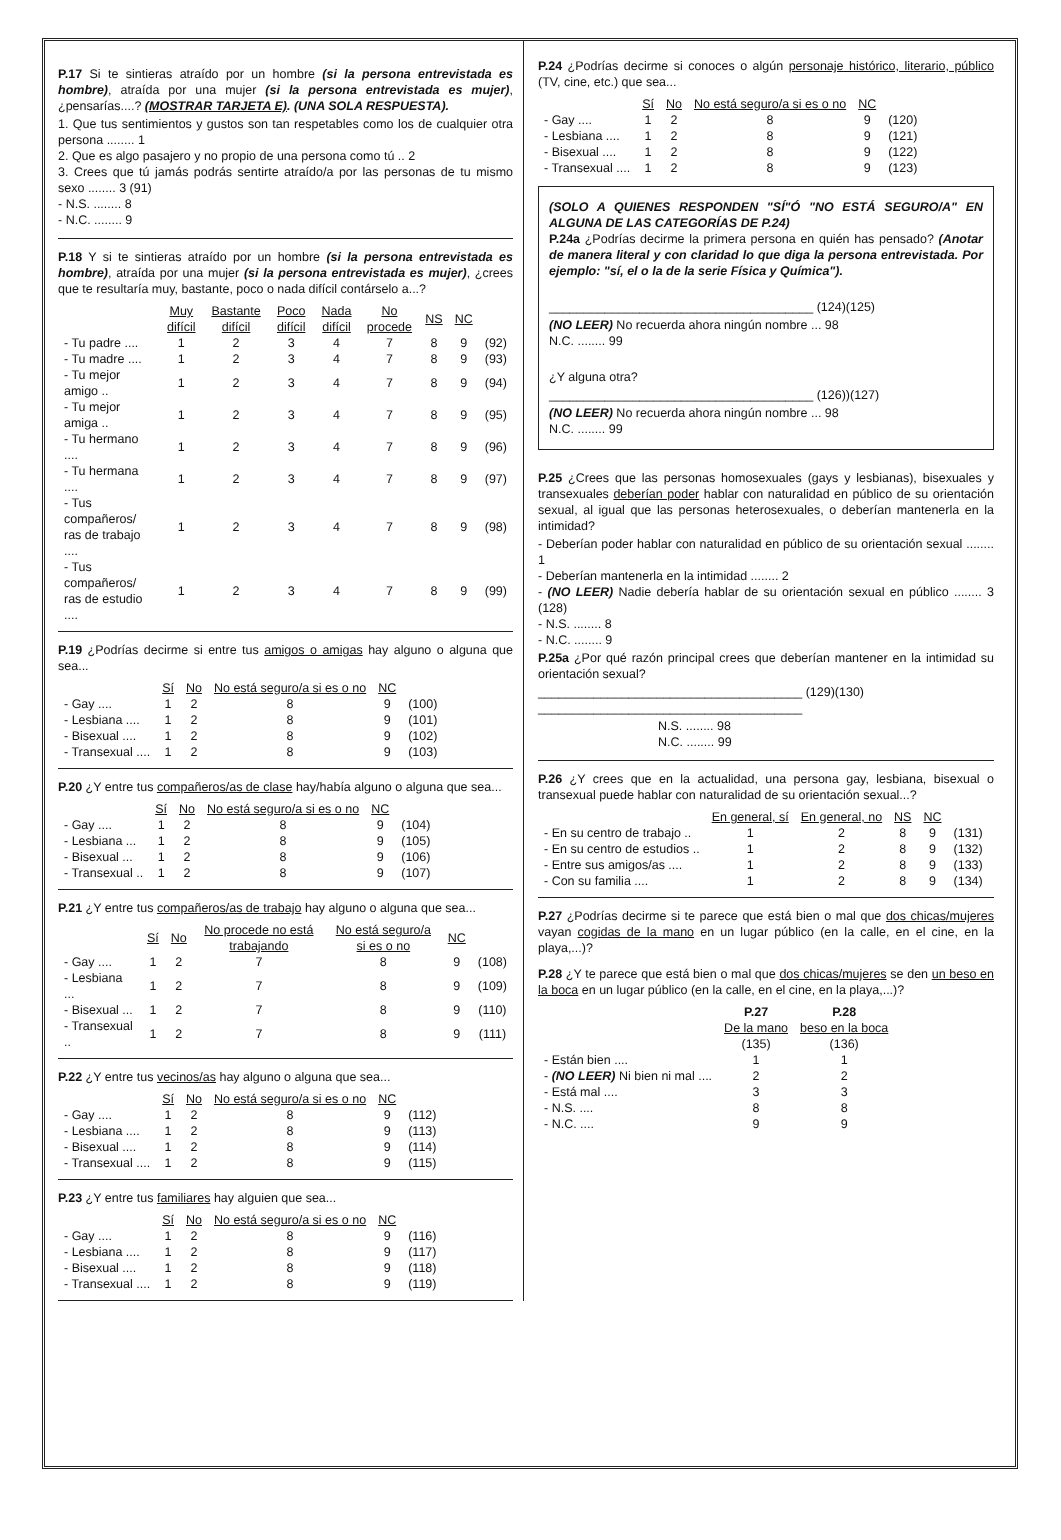P.17 Si te sintieras atraído por un hombre (si la persona entrevistada es hombre), atraída por una mujer (si la persona entrevistada es mujer), ¿pensarías....? (MOSTRAR TARJETA E). (UNA SOLA RESPUESTA).
1. Que tus sentimientos y gustos son tan respetables como los de cualquier otra persona ........ 1
2. Que es algo pasajero y no propio de una persona como tú .. 2
3. Crees que tú jamás podrás sentirte atraído/a por las personas de tu mismo sexo ........ 3 (91)
- N.S. ........ 8
- N.C. ........ 9
P.18 Y si te sintieras atraído por un hombre (si la persona entrevistada es hombre), atraída por una mujer (si la persona entrevistada es mujer), ¿crees que te resultaría muy, bastante, poco o nada difícil contárselo a...?
| | Muy difícil | Bastante difícil | Poco difícil | Nada difícil | No procede | NS | NC | |
| - Tu padre .... | 1 | 2 | 3 | 4 | 7 | 8 | 9 | (92) |
| - Tu madre .... | 1 | 2 | 3 | 4 | 7 | 8 | 9 | (93) |
| - Tu mejor amigo .. | 1 | 2 | 3 | 4 | 7 | 8 | 9 | (94) |
| - Tu mejor amiga .. | 1 | 2 | 3 | 4 | 7 | 8 | 9 | (95) |
| - Tu hermano .... | 1 | 2 | 3 | 4 | 7 | 8 | 9 | (96) |
| - Tu hermana .... | 1 | 2 | 3 | 4 | 7 | 8 | 9 | (97) |
| - Tus compañeros/ ras de trabajo .... | 1 | 2 | 3 | 4 | 7 | 8 | 9 | (98) |
| - Tus compañeros/ ras de estudio .... | 1 | 2 | 3 | 4 | 7 | 8 | 9 | (99) |
P.19 ¿Podrías decirme si entre tus amigos o amigas hay alguno o alguna que sea...
| | Sí | No | No está seguro/a si es o no | NC | |
| - Gay .... | 1 | 2 | 8 | 9 | (100) |
| - Lesbiana .... | 1 | 2 | 8 | 9 | (101) |
| - Bisexual .... | 1 | 2 | 8 | 9 | (102) |
| - Transexual .... | 1 | 2 | 8 | 9 | (103) |
P.20 ¿Y entre tus compañeros/as de clase hay/había alguno o alguna que sea...
| | Sí | No | No está seguro/a si es o no | NC | |
| - Gay .... | 1 | 2 | 8 | 9 | (104) |
| - Lesbiana ... | 1 | 2 | 8 | 9 | (105) |
| - Bisexual ... | 1 | 2 | 8 | 9 | (106) |
| - Transexual .. | 1 | 2 | 8 | 9 | (107) |
P.21 ¿Y entre tus compañeros/as de trabajo hay alguno o alguna que sea...
| | Sí | No | No procede no está trabajando | No está seguro/a si es o no | NC | |
| - Gay .... | 1 | 2 | 7 | 8 | 9 | (108) |
| - Lesbiana ... | 1 | 2 | 7 | 8 | 9 | (109) |
| - Bisexual ... | 1 | 2 | 7 | 8 | 9 | (110) |
| - Transexual .. | 1 | 2 | 7 | 8 | 9 | (111) |
P.22 ¿Y entre tus vecinos/as hay alguno o alguna que sea...
| | Sí | No | No está seguro/a si es o no | NC | |
| - Gay .... | 1 | 2 | 8 | 9 | (112) |
| - Lesbiana .... | 1 | 2 | 8 | 9 | (113) |
| - Bisexual .... | 1 | 2 | 8 | 9 | (114) |
| - Transexual .... | 1 | 2 | 8 | 9 | (115) |
P.23 ¿Y entre tus familiares hay alguien que sea...
| | Sí | No | No está seguro/a si es o no | NC | |
| - Gay .... | 1 | 2 | 8 | 9 | (116) |
| - Lesbiana .... | 1 | 2 | 8 | 9 | (117) |
| - Bisexual .... | 1 | 2 | 8 | 9 | (118) |
| - Transexual .... | 1 | 2 | 8 | 9 | (119) |
P.24 ¿Podrías decirme si conoces o algún personaje histórico, literario, público (TV, cine, etc.) que sea...
| | Sí | No | No está seguro/a si es o no | NC | |
| - Gay .... | 1 | 2 | 8 | 9 | (120) |
| - Lesbiana .... | 1 | 2 | 8 | 9 | (121) |
| - Bisexual .... | 1 | 2 | 8 | 9 | (122) |
| - Transexual .... | 1 | 2 | 8 | 9 | (123) |
(SOLO A QUIENES RESPONDEN "SÍ"Ó "NO ESTÁ SEGURO/A" EN ALGUNA DE LAS CATEGORÍAS DE P.24)
P.24a ¿Podrías decirme la primera persona en quién has pensado? (Anotar de manera literal y con claridad lo que diga la persona entrevistada. Por ejemplo: "sí, el o la de la serie Física y Química").
______________________________________ (124)(125)
(NO LEER) No recuerda ahora ningún nombre ... 98
N.C. ........ 99
¿Y alguna otra?
______________________________________ (126))(127)
(NO LEER) No recuerda ahora ningún nombre ... 98
N.C. ........ 99
P.25 ¿Crees que las personas homosexuales (gays y lesbianas), bisexuales y transexuales deberían poder hablar con naturalidad en público de su orientación sexual, al igual que las personas heterosexuales, o deberían mantenerla en la intimidad?
- Deberían poder hablar con naturalidad en público de su orientación sexual ........ 1
- Deberían mantenerla en la intimidad ........ 2
- (NO LEER) Nadie debería hablar de su orientación sexual en público ........ 3 (128)
- N.S. ........ 8
- N.C. ........ 9
P.25a ¿Por qué razón principal crees que deberían mantener en la intimidad su orientación sexual?
______________________________________ (129)(130)
______________________________________
N.S. ........ 98
N.C. ........ 99
P.26 ¿Y crees que en la actualidad, una persona gay, lesbiana, bisexual o transexual puede hablar con naturalidad de su orientación sexual...?
| | En general, sí | En general, no | NS | NC | |
| - En su centro de trabajo .. | 1 | 2 | 8 | 9 | (131) |
| - En su centro de estudios .. | 1 | 2 | 8 | 9 | (132) |
| - Entre sus amigos/as .... | 1 | 2 | 8 | 9 | (133) |
| - Con su familia .... | 1 | 2 | 8 | 9 | (134) |
P.27 ¿Podrías decirme si te parece que está bien o mal que dos chicas/mujeres vayan cogidas de la mano en un lugar público (en la calle, en el cine, en la playa,...)?
P.28 ¿Y te parece que está bien o mal que dos chicas/mujeres se den un beso en la boca en un lugar público (en la calle, en el cine, en la playa,...)?
| | P.27 De la mano (135) | P.28 beso en la boca (136) |
| - Están bien .... | 1 | 1 |
| - (NO LEER) Ni bien ni mal .... | 2 | 2 |
| - Está mal .... | 3 | 3 |
| - N.S. .... | 8 | 8 |
| - N.C. .... | 9 | 9 |